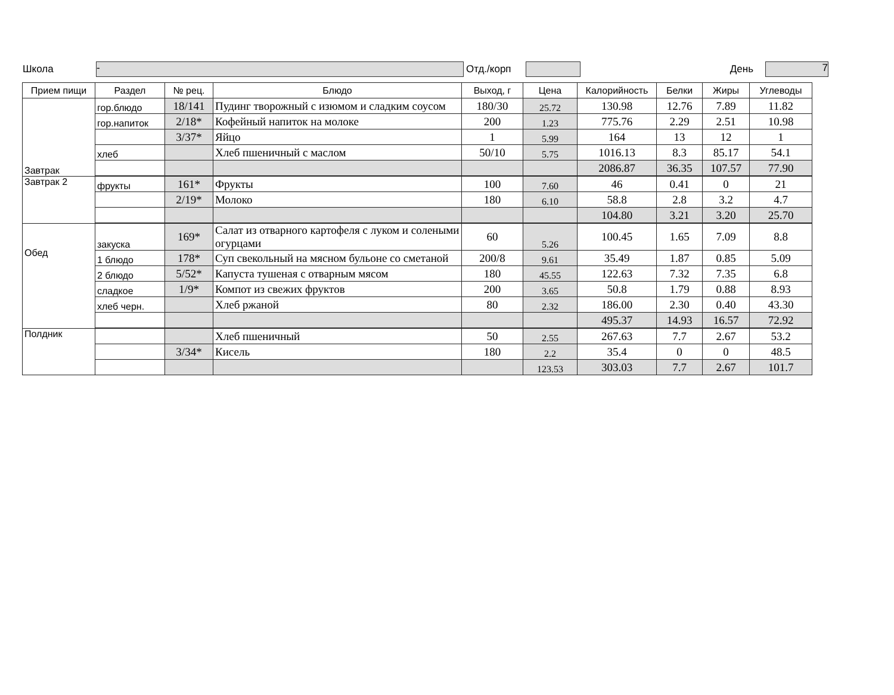Школа
-
Отд./корп День
7
| Прием пищи | Раздел | № рец. | Блюдо | Выход, г | Цена | Калорийность | Белки | Жиры | Углеводы |
| --- | --- | --- | --- | --- | --- | --- | --- | --- | --- |
| Завтрак | гор.блюдо | 18/141 | Пудинг творожный с изюмом и сладким соусом | 180/30 | 25.72 | 130.98 | 12.76 | 7.89 | 11.82 |
| | гор.напиток | 2/18* | Кофейный напиток на молоке | 200 | 1.23 | 775.76 | 2.29 | 2.51 | 10.98 |
| | | 3/37* | Яйцо | 1 | 5.99 | 164 | 13 | 12 | 1 |
| | хлеб | | Хлеб пшеничный с маслом | 50/10 | 5.75 | 1016.13 | 8.3 | 85.17 | 54.1 |
| | | | | | | 2086.87 | 36.35 | 107.57 | 77.90 |
| Завтрак 2 | фрукты | 161* | Фрукты | 100 | 7.60 | 46 | 0.41 | 0 | 21 |
| | | 2/19* | Молоко | 180 | 6.10 | 58.8 | 2.8 | 3.2 | 4.7 |
| | | | | | | 104.80 | 3.21 | 3.20 | 25.70 |
| Обед | закуска | 169* | Салат из отварного картофеля с луком и солеными огурцами | 60 | 5.26 | 100.45 | 1.65 | 7.09 | 8.8 |
| | 1 блюдо | 178* | Суп свекольный на мясном бульоне со сметаной | 200/8 | 9.61 | 35.49 | 1.87 | 0.85 | 5.09 |
| | 2 блюдо | 5/52* | Капуста тушеная с отварным мясом | 180 | 45.55 | 122.63 | 7.32 | 7.35 | 6.8 |
| | сладкое | 1/9* | Компот из свежих фруктов | 200 | 3.65 | 50.8 | 1.79 | 0.88 | 8.93 |
| | хлеб черн. | | Хлеб ржаной | 80 | 2.32 | 186.00 | 2.30 | 0.40 | 43.30 |
| | | | | | | 495.37 | 14.93 | 16.57 | 72.92 |
| Полдник | | | Хлеб пшеничный | 50 | 2.55 | 267.63 | 7.7 | 2.67 | 53.2 |
| | | 3/34* | Кисель | 180 | 2.2 | 35.4 | 0 | 0 | 48.5 |
| | | | | | 123.53 | 303.03 | 7.7 | 2.67 | 101.7 |